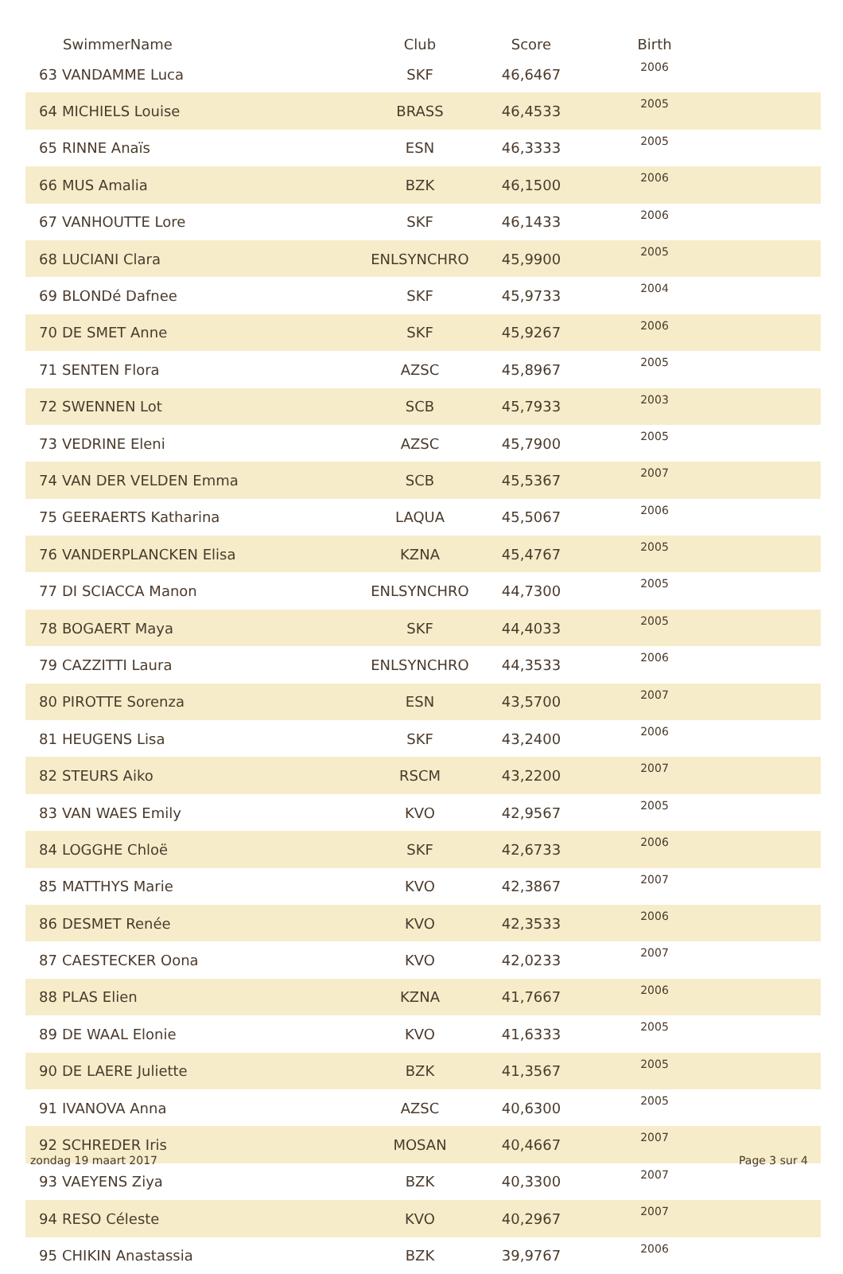| | SwimmerName | Club | Score | Birth | |
| --- | --- | --- | --- | --- | --- |
| 63 | VANDAMME Luca | SKF | 46,6467 | 2006 | |
| 64 | MICHIELS Louise | BRASS | 46,4533 | 2005 | |
| 65 | RINNE Anaïs | ESN | 46,3333 | 2005 | |
| 66 | MUS Amalia | BZK | 46,1500 | 2006 | |
| 67 | VANHOUTTE Lore | SKF | 46,1433 | 2006 | |
| 68 | LUCIANI Clara | ENLSYNCHRO | 45,9900 | 2005 | |
| 69 | BLONDé Dafnee | SKF | 45,9733 | 2004 | |
| 70 | DE SMET Anne | SKF | 45,9267 | 2006 | |
| 71 | SENTEN Flora | AZSC | 45,8967 | 2005 | |
| 72 | SWENNEN Lot | SCB | 45,7933 | 2003 | |
| 73 | VEDRINE Eleni | AZSC | 45,7900 | 2005 | |
| 74 | VAN DER VELDEN Emma | SCB | 45,5367 | 2007 | |
| 75 | GEERAERTS Katharina | LAQUA | 45,5067 | 2006 | |
| 76 | VANDERPLANCKEN Elisa | KZNA | 45,4767 | 2005 | |
| 77 | DI SCIACCA Manon | ENLSYNCHRO | 44,7300 | 2005 | |
| 78 | BOGAERT Maya | SKF | 44,4033 | 2005 | |
| 79 | CAZZITTI Laura | ENLSYNCHRO | 44,3533 | 2006 | |
| 80 | PIROTTE Sorenza | ESN | 43,5700 | 2007 | |
| 81 | HEUGENS Lisa | SKF | 43,2400 | 2006 | |
| 82 | STEURS Aiko | RSCM | 43,2200 | 2007 | |
| 83 | VAN WAES Emily | KVO | 42,9567 | 2005 | |
| 84 | LOGGHE Chloë | SKF | 42,6733 | 2006 | |
| 85 | MATTHYS Marie | KVO | 42,3867 | 2007 | |
| 86 | DESMET Renée | KVO | 42,3533 | 2006 | |
| 87 | CAESTECKER Oona | KVO | 42,0233 | 2007 | |
| 88 | PLAS Elien | KZNA | 41,7667 | 2006 | |
| 89 | DE WAAL Elonie | KVO | 41,6333 | 2005 | |
| 90 | DE LAERE Juliette | BZK | 41,3567 | 2005 | |
| 91 | IVANOVA Anna | AZSC | 40,6300 | 2005 | |
| 92 | SCHREDER Iris | MOSAN | 40,4667 | 2007 | |
| 93 | VAEYENS Ziya | BZK | 40,3300 | 2007 | |
| 94 | RESO Céleste | KVO | 40,2967 | 2007 | |
| 95 | CHIKIN Anastassia | BZK | 39,9767 | 2006 | |
zondag 19 maart 2017 Page 3 sur 4